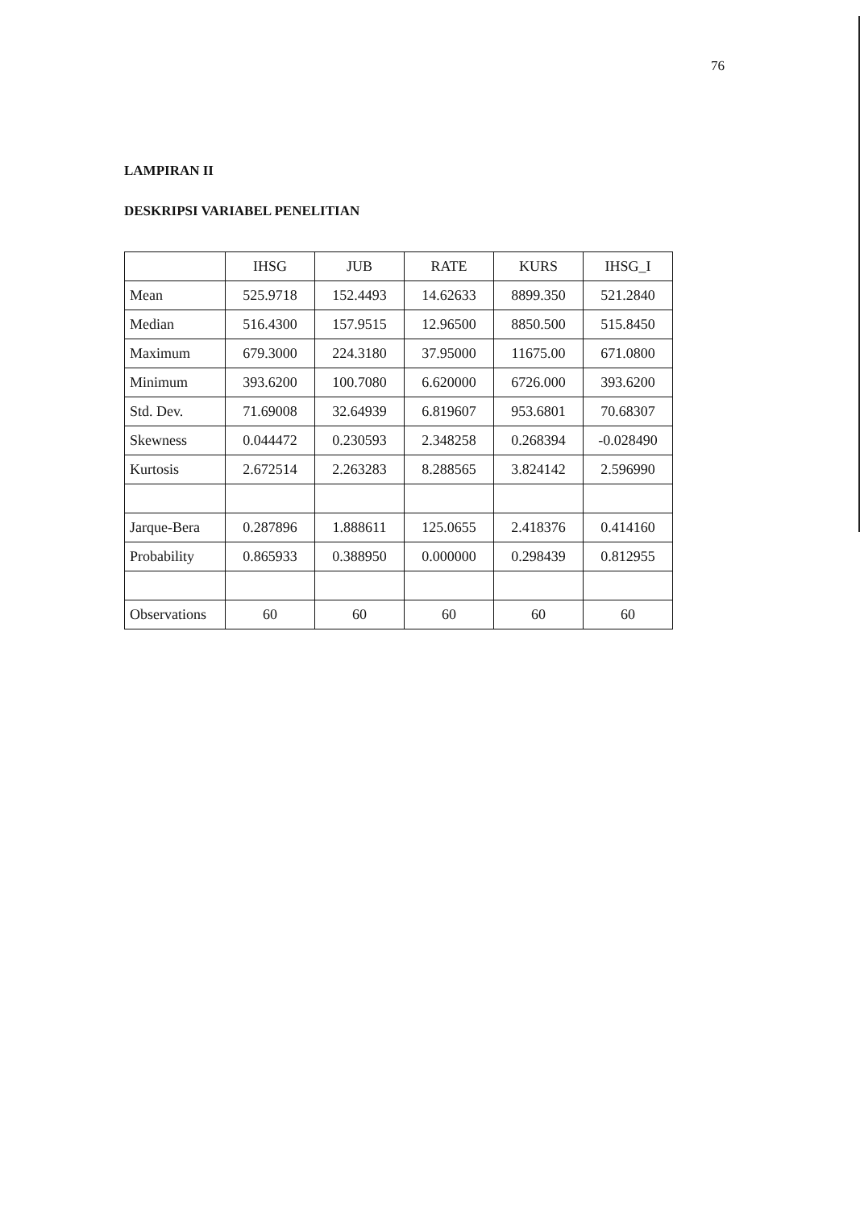76
LAMPIRAN II
DESKRIPSI VARIABEL PENELITIAN
| | IHSG | JUB | RATE | KURS | IHSG_I |
| Mean | 525.9718 | 152.4493 | 14.62633 | 8899.350 | 521.2840 |
| Median | 516.4300 | 157.9515 | 12.96500 | 8850.500 | 515.8450 |
| Maximum | 679.3000 | 224.3180 | 37.95000 | 11675.00 | 671.0800 |
| Minimum | 393.6200 | 100.7080 | 6.620000 | 6726.000 | 393.6200 |
| Std. Dev. | 71.69008 | 32.64939 | 6.819607 | 953.6801 | 70.68307 |
| Skewness | 0.044472 | 0.230593 | 2.348258 | 0.268394 | -0.028490 |
| Kurtosis | 2.672514 | 2.263283 | 8.288565 | 3.824142 | 2.596990 |
| Jarque-Bera | 0.287896 | 1.888611 | 125.0655 | 2.418376 | 0.414160 |
| Probability | 0.865933 | 0.388950 | 0.000000 | 0.298439 | 0.812955 |
| Observations | 60 | 60 | 60 | 60 | 60 |